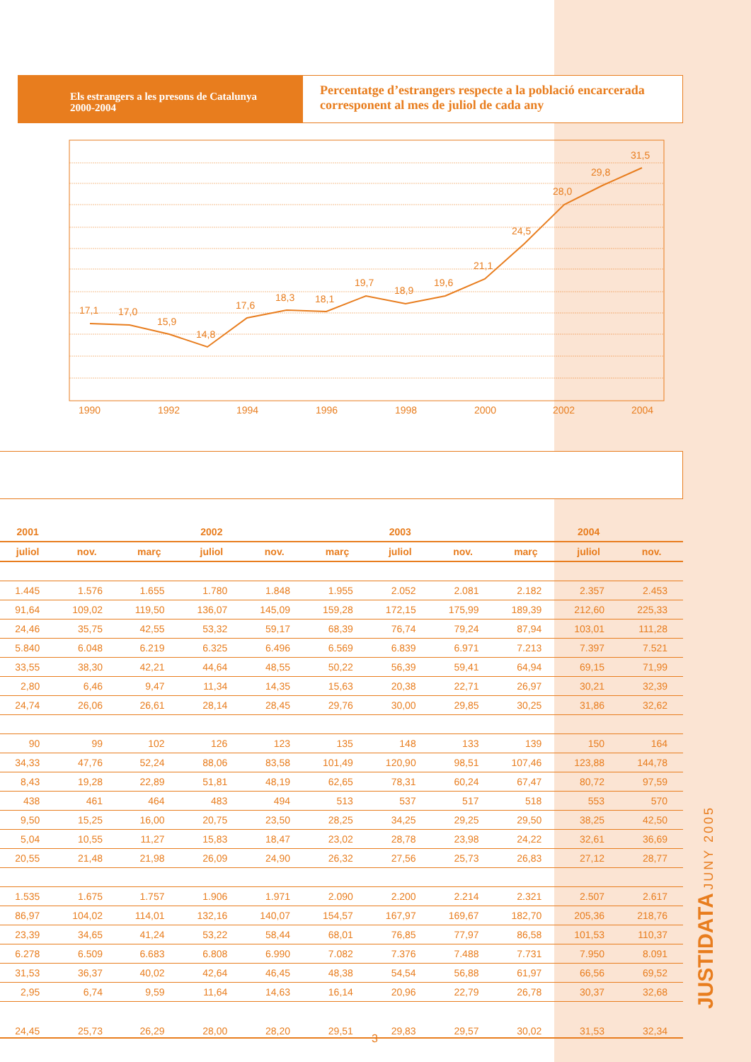Els estrangers a les presons de Catalunya
2000-2004
Percentatge d’estrangers respecte a la població encarcerada corresponent al mes de juliol de cada any
17,1
17,0
15,9
14,8
17,6
18,3
18,1
19,7
18,9
19,6
21,1
24,5
28,0
29,8
31,5
1990
1992
1994
1996
1998
2000
2002
2004
| 2001 | | | 2002 | | | 2003 | | | 2004 | |
| --- | --- | --- | --- | --- | --- | --- | --- | --- | --- | --- |
| juliol | nov. | març | juliol | nov. | març | juliol | nov. | març | juliol | nov. |
| 1.445 | 1.576 | 1.655 | 1.780 | 1.848 | 1.955 | 2.052 | 2.081 | 2.182 | 2.357 | 2.453 |
| 91,64 | 109,02 | 119,50 | 136,07 | 145,09 | 159,28 | 172,15 | 175,99 | 189,39 | 212,60 | 225,33 |
| 24,46 | 35,75 | 42,55 | 53,32 | 59,17 | 68,39 | 76,74 | 79,24 | 87,94 | 103,01 | 111,28 |
| 5.840 | 6.048 | 6.219 | 6.325 | 6.496 | 6.569 | 6.839 | 6.971 | 7.213 | 7.397 | 7.521 |
| 33,55 | 38,30 | 42,21 | 44,64 | 48,55 | 50,22 | 56,39 | 59,41 | 64,94 | 69,15 | 71,99 |
| 2,80 | 6,46 | 9,47 | 11,34 | 14,35 | 15,63 | 20,38 | 22,71 | 26,97 | 30,21 | 32,39 |
| 24,74 | 26,06 | 26,61 | 28,14 | 28,45 | 29,76 | 30,00 | 29,85 | 30,25 | 31,86 | 32,62 |
| 90 | 99 | 102 | 126 | 123 | 135 | 148 | 133 | 139 | 150 | 164 |
| 34,33 | 47,76 | 52,24 | 88,06 | 83,58 | 101,49 | 120,90 | 98,51 | 107,46 | 123,88 | 144,78 |
| 8,43 | 19,28 | 22,89 | 51,81 | 48,19 | 62,65 | 78,31 | 60,24 | 67,47 | 80,72 | 97,59 |
| 438 | 461 | 464 | 483 | 494 | 513 | 537 | 517 | 518 | 553 | 570 |
| 9,50 | 15,25 | 16,00 | 20,75 | 23,50 | 28,25 | 34,25 | 29,25 | 29,50 | 38,25 | 42,50 |
| 5,04 | 10,55 | 11,27 | 15,83 | 18,47 | 23,02 | 28,78 | 23,98 | 24,22 | 32,61 | 36,69 |
| 20,55 | 21,48 | 21,98 | 26,09 | 24,90 | 26,32 | 27,56 | 25,73 | 26,83 | 27,12 | 28,77 |
| 1.535 | 1.675 | 1.757 | 1.906 | 1.971 | 2.090 | 2.200 | 2.214 | 2.321 | 2.507 | 2.617 |
| 86,97 | 104,02 | 114,01 | 132,16 | 140,07 | 154,57 | 167,97 | 169,67 | 182,70 | 205,36 | 218,76 |
| 23,39 | 34,65 | 41,24 | 53,22 | 58,44 | 68,01 | 76,85 | 77,97 | 86,58 | 101,53 | 110,37 |
| 6.278 | 6.509 | 6.683 | 6.808 | 6.990 | 7.082 | 7.376 | 7.488 | 7.731 | 7.950 | 8.091 |
| 31,53 | 36,37 | 40,02 | 42,64 | 46,45 | 48,38 | 54,54 | 56,88 | 61,97 | 66,56 | 69,52 |
| 2,95 | 6,74 | 9,59 | 11,64 | 14,63 | 16,14 | 20,96 | 22,79 | 26,78 | 30,37 | 32,68 |
| 24,45 | 25,73 | 26,29 | 28,00 | 28,20 | 29,51 | 29,83 | 29,57 | 30,02 | 31,53 | 32,34 |
JUSTIDATA JUNY 2005
3